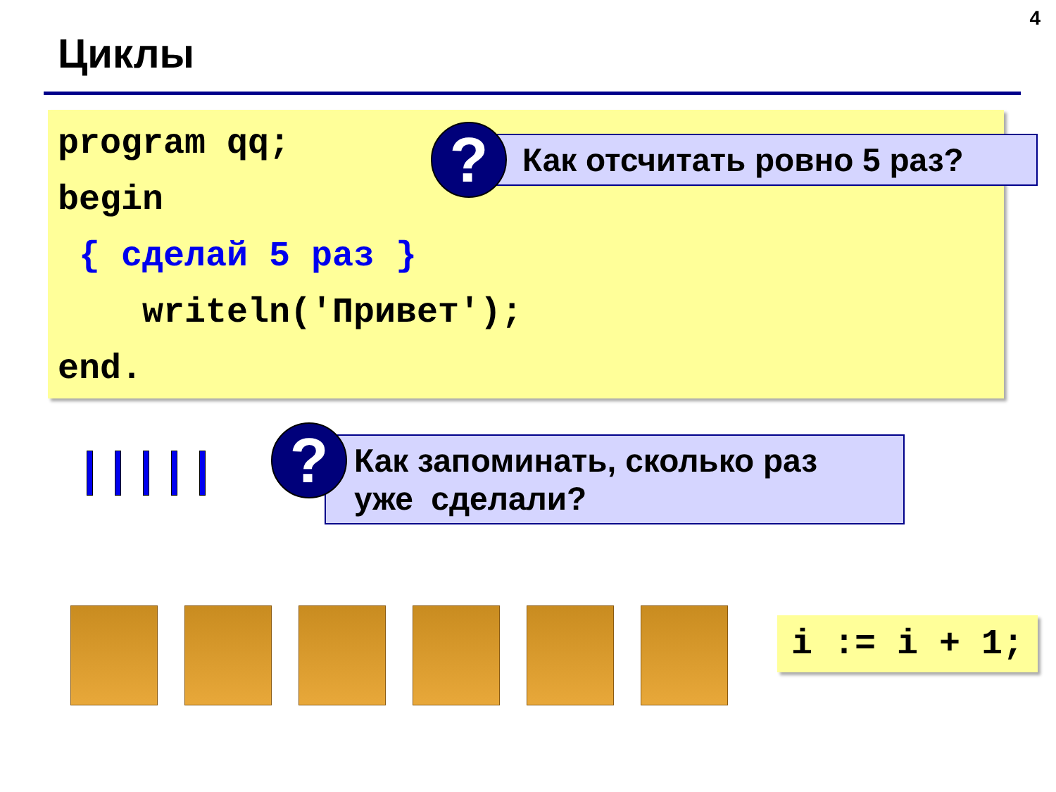4
Циклы
program qq;
begin
{ сделай 5 раз }
writeln('Привет');
end.
Как отсчитать ровно 5 раз?
?
Как запоминать, сколько раз
уже сделали?
?
i := i + 1;